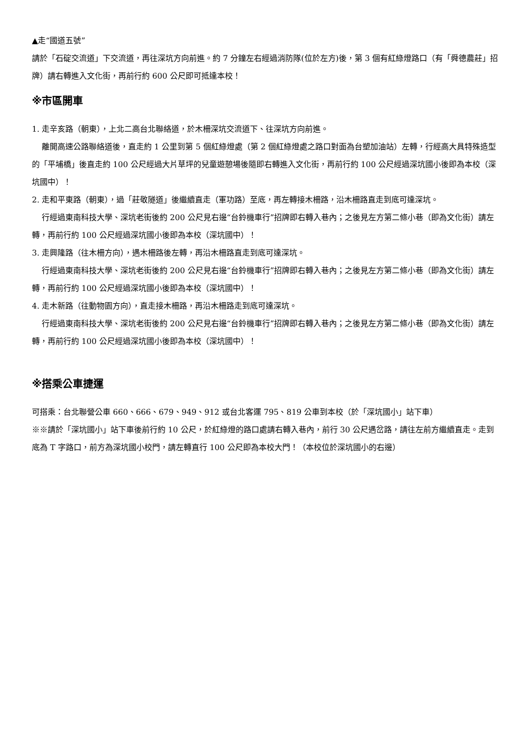▲走“國道五號”
請於「石碇交流道」下交流道，再往深坑方向前進。約 7 分鐘左右經過消防隊(位於左方)後，第 3 個有紅綠燈路口（有「舜德農莊」招牌）請右轉進入文化街，再前行約 600 公尺即可抵達本校！
※市區開車
1. 走辛亥路（朝東），上北二高台北聯絡道，於木柵深坑交流道下、往深坑方向前進。
離開高速公路聯絡道後，直走約 1 公里到第 5 個紅綠燈處（第 2 個紅綠燈處之路口對面為台塑加油站）左轉，行經高大具特殊造型的「平埔橋」後直走約 100 公尺經過大片草坪的兒童遊憩場後隨即右轉進入文化街，再前行約 100 公尺經過深坑國小後即為本校（深坑國中）！
2. 走和平東路（朝東），過「莊敬隧道」後繼續直走（軍功路）至底，再左轉接木柵路，沿木柵路直走到底可達深坑。
行經過東南科技大學、深坑老街後約 200 公尺見右邊“台鈴機車行”招牌即右轉入巷內；之後見左方第二條小巷（即為文化街）請左轉，再前行約 100 公尺經過深坑國小後即為本校（深坑國中）！
3. 走興隆路（往木柵方向），遇木柵路後左轉，再沿木柵路直走到底可達深坑。
行經過東南科技大學、深坑老街後約 200 公尺見右邊“台鈴機車行”招牌即右轉入巷內；之後見左方第二條小巷（即為文化街）請左轉，再前行約 100 公尺經過深坑國小後即為本校（深坑國中）！
4. 走木新路（往動物園方向），直走接木柵路，再沿木柵路走到底可達深坑。
行經過東南科技大學、深坑老街後約 200 公尺見右邊“台鈴機車行”招牌即右轉入巷內；之後見左方第二條小巷（即為文化街）請左轉，再前行約 100 公尺經過深坑國小後即為本校（深坑國中）！
※搭乘公車捷運
可搭乘：台北聯營公車 660、666、679、949、912 或台北客運 795、819 公車到本校（於「深坑國小」站下車）
※※請於「深坑國小」站下車後前行約 10 公尺，於紅綠燈的路口處請右轉入巷內，前行 30 公尺遇岔路，請往左前方繼續直走。走到底為 T 字路口，前方為深坑國小校門，請左轉直行 100 公尺即為本校大門！（本校位於深坑國小的右邊）